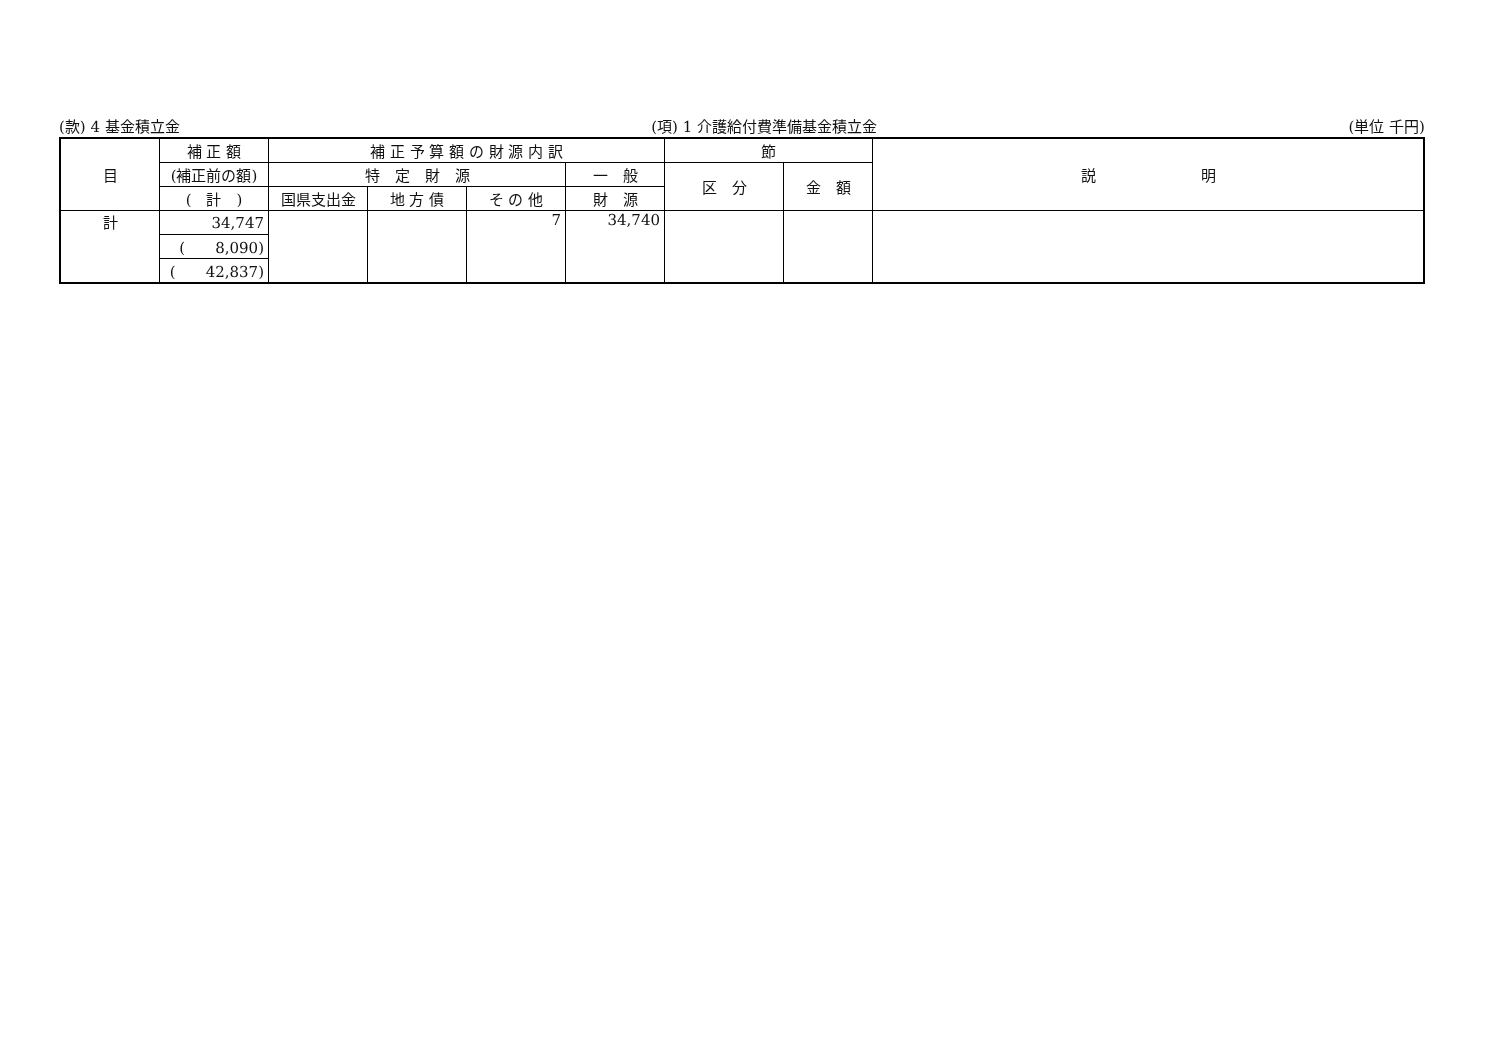(款) 4 基金積立金 (項) 1 介護給付費準備基金積立金 (単位 千円)
| 目 | 補 正 額 | 補 正 予 算 額 の 財 源 内 訳 | | | | 節 | | 説 明 |
| --- | --- | --- | --- | --- | --- | --- | --- | --- |
| | (補正前の額) | 特 定 財 源 | | | 一 般 | 区 分 | 金 額 | |
| | ( 計 ) | 国県支出金 | 地 方 債 | そ の 他 | 財 源 | | | |
| 計 | 34,747 | | | 7 | 34,740 | | | |
| | ( 8,090) | | | | | | | |
| | ( 42,837) | | | | | | | |